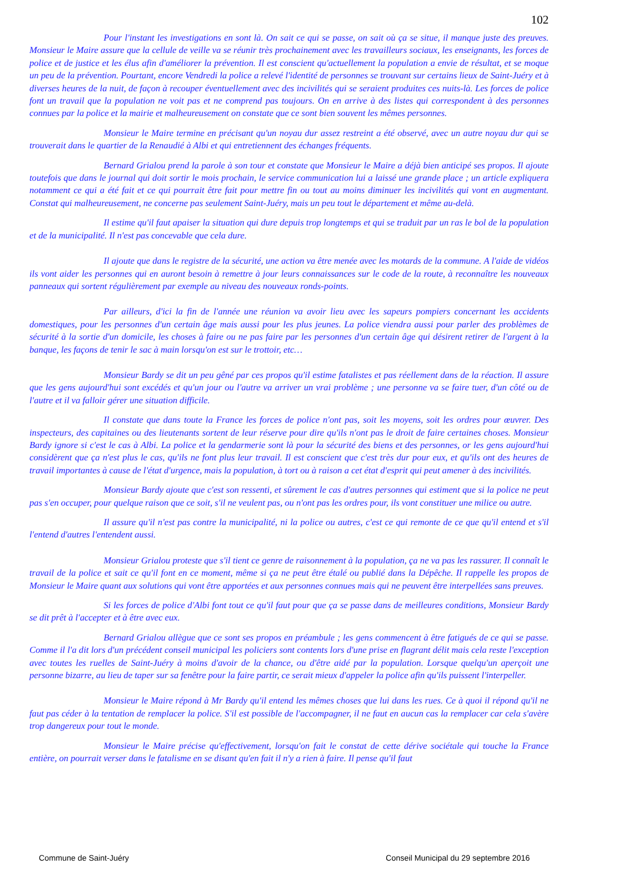102
Pour l'instant les investigations en sont là. On sait ce qui se passe, on sait où ça se situe, il manque juste des preuves. Monsieur le Maire assure que la cellule de veille va se réunir très prochainement avec les travailleurs sociaux, les enseignants, les forces de police et de justice et les élus afin d'améliorer la prévention. Il est conscient qu'actuellement la population a envie de résultat, et se moque un peu de la prévention. Pourtant, encore Vendredi la police a relevé l'identité de personnes se trouvant sur certains lieux de Saint-Juéry et à diverses heures de la nuit, de façon à recouper éventuellement avec des incivilités qui se seraient produites ces nuits-là. Les forces de police font un travail que la population ne voit pas et ne comprend pas toujours. On en arrive à des listes qui correspondent à des personnes connues par la police et la mairie et malheureusement on constate que ce sont bien souvent les mêmes personnes.
Monsieur le Maire termine en précisant qu'un noyau dur assez restreint a été observé, avec un autre noyau dur qui se trouverait dans le quartier de la Renaudié à Albi et qui entretiennent des échanges fréquents.
Bernard Grialou prend la parole à son tour et constate que Monsieur le Maire a déjà bien anticipé ses propos. Il ajoute toutefois que dans le journal qui doit sortir le mois prochain, le service communication lui a laissé une grande place ; un article expliquera notamment ce qui a été fait et ce qui pourrait être fait pour mettre fin ou tout au moins diminuer les incivilités qui vont en augmentant. Constat qui malheureusement, ne concerne pas seulement Saint-Juéry, mais un peu tout le département et même au-delà.
Il estime qu'il faut apaiser la situation qui dure depuis trop longtemps et qui se traduit par un ras le bol de la population et de la municipalité. Il n'est pas concevable que cela dure.
Il ajoute que dans le registre de la sécurité, une action va être menée avec les motards de la commune. A l'aide de vidéos ils vont aider les personnes qui en auront besoin à remettre à jour leurs connaissances sur le code de la route, à reconnaître les nouveaux panneaux qui sortent régulièrement par exemple au niveau des nouveaux ronds-points.
Par ailleurs, d'ici la fin de l'année une réunion va avoir lieu avec les sapeurs pompiers concernant les accidents domestiques, pour les personnes d'un certain âge mais aussi pour les plus jeunes. La police viendra aussi pour parler des problèmes de sécurité à la sortie d'un domicile, les choses à faire ou ne pas faire par les personnes d'un certain âge qui désirent retirer de l'argent à la banque, les façons de tenir le sac à main lorsqu'on est sur le trottoir, etc…
Monsieur Bardy se dit un peu gêné par ces propos qu'il estime fatalistes et pas réellement dans de la réaction. Il assure que les gens aujourd'hui sont excédés et qu'un jour ou l'autre va arriver un vrai problème ; une personne va se faire tuer, d'un côté ou de l'autre et il va falloir gérer une situation difficile.
Il constate que dans toute la France les forces de police n'ont pas, soit les moyens, soit les ordres pour œuvrer. Des inspecteurs, des capitaines ou des lieutenants sortent de leur réserve pour dire qu'ils n'ont pas le droit de faire certaines choses. Monsieur Bardy ignore si c'est le cas à Albi. La police et la gendarmerie sont là pour la sécurité des biens et des personnes, or les gens aujourd'hui considèrent que ça n'est plus le cas, qu'ils ne font plus leur travail. Il est conscient que c'est très dur pour eux, et qu'ils ont des heures de travail importantes à cause de l'état d'urgence, mais la population, à tort ou à raison a cet état d'esprit qui peut amener à des incivilités.
Monsieur Bardy ajoute que c'est son ressenti, et sûrement le cas d'autres personnes qui estiment que si la police ne peut pas s'en occuper, pour quelque raison que ce soit, s'il ne veulent pas, ou n'ont pas les ordres pour, ils vont constituer une milice ou autre.
Il assure qu'il n'est pas contre la municipalité, ni la police ou autres, c'est ce qui remonte de ce que qu'il entend et s'il l'entend d'autres l'entendent aussi.
Monsieur Grialou proteste que s'il tient ce genre de raisonnement à la population, ça ne va pas les rassurer. Il connaît le travail de la police et sait ce qu'il font en ce moment, même si ça ne peut être étalé ou publié dans la Dépêche. Il rappelle les propos de Monsieur le Maire quant aux solutions qui vont être apportées et aux personnes connues mais qui ne peuvent être interpellées sans preuves.
Si les forces de police d'Albi font tout ce qu'il faut pour que ça se passe dans de meilleures conditions, Monsieur Bardy se dit prêt à l'accepter et à être avec eux.
Bernard Grialou allègue que ce sont ses propos en préambule ; les gens commencent à être fatigués de ce qui se passe. Comme il l'a dit lors d'un précédent conseil municipal les policiers sont contents lors d'une prise en flagrant délit mais cela reste l'exception avec toutes les ruelles de Saint-Juéry à moins d'avoir de la chance, ou d'être aidé par la population. Lorsque quelqu'un aperçoit une personne bizarre, au lieu de taper sur sa fenêtre pour la faire partir, ce serait mieux d'appeler la police afin qu'ils puissent l'interpeller.
Monsieur le Maire répond à Mr Bardy qu'il entend les mêmes choses que lui dans les rues. Ce à quoi il répond qu'il ne faut pas céder à la tentation de remplacer la police. S'il est possible de l'accompagner, il ne faut en aucun cas la remplacer car cela s'avère trop dangereux pour tout le monde.
Monsieur le Maire précise qu'effectivement, lorsqu'on fait le constat de cette dérive sociétale qui touche la France entière, on pourrait verser dans le fatalisme en se disant qu'en fait il n'y a rien à faire. Il pense qu'il faut
Commune de Saint-Juéry Conseil Municipal du 29 septembre 2016